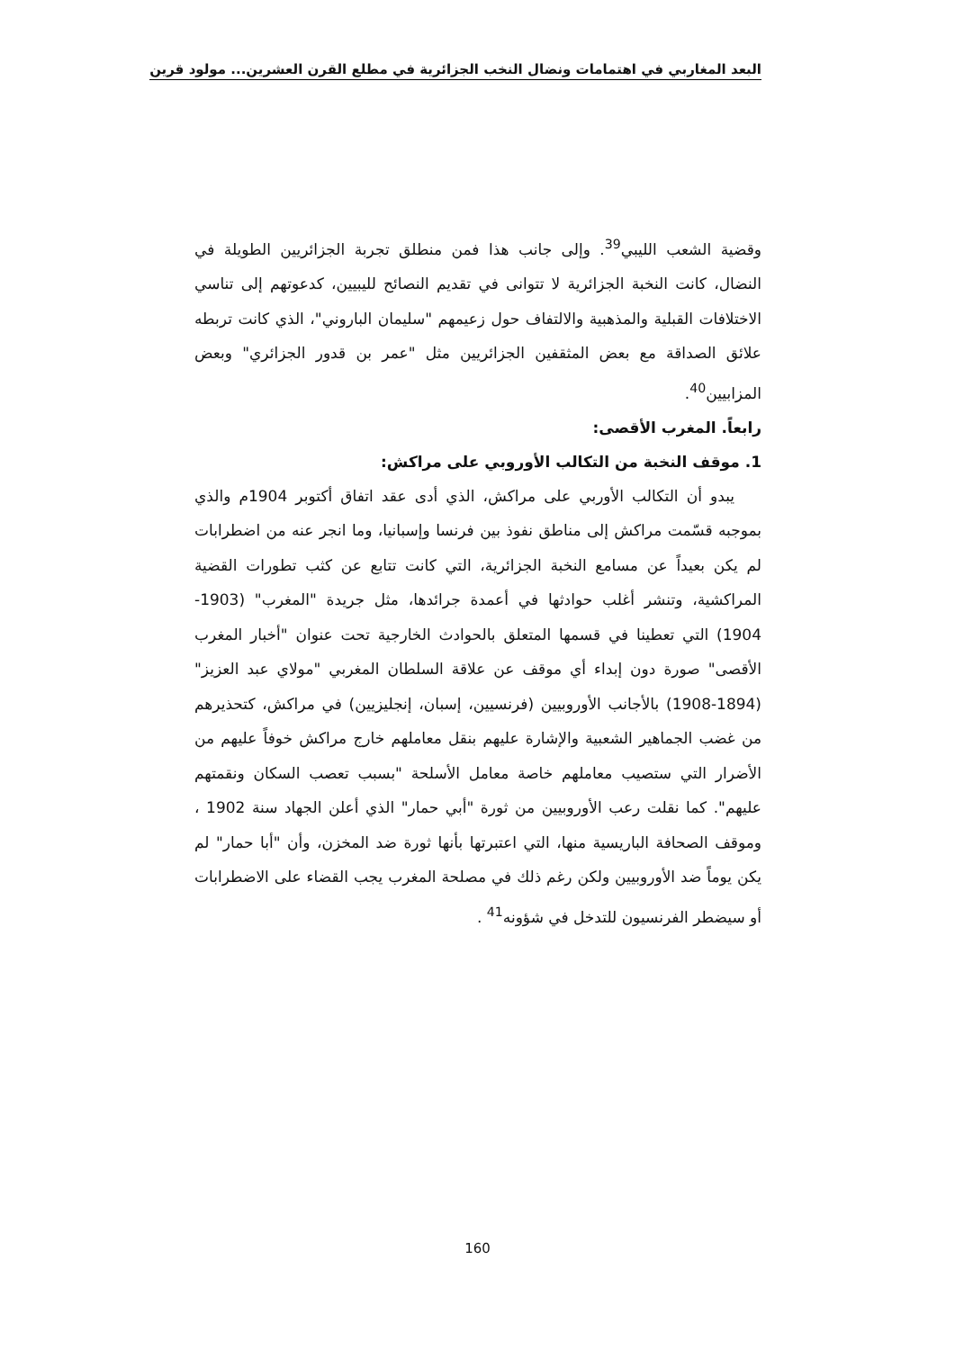البعد المغاربي في اهتمامات ونضال النخب الجزائرية في مطلع القرن العشرين... مولود قرين
وقضية الشعب الليبي<sup>39</sup>. وإلى جانب هذا فمن منطلق تجربة الجزائريين الطويلة في النضال، كانت النخبة الجزائرية لا تتوانى في تقديم النصائح لليبيين، كدعوتهم إلى تناسي الاختلافات القبلية والمذهبية والالتفاف حول زعيمهم "سليمان الباروني"، الذي كانت تربطه علائق الصداقة مع بعض المثقفين الجزائريين مثل "عمر بن قدور الجزائري" وبعض المزابيين<sup>40</sup>.
رابعاً. المغرب الأقصى:
1. موقف النخبة من التكالب الأوروبي على مراكش:
يبدو أن التكالب الأوربي على مراكش، الذي أدى عقد اتفاق أكتوبر 1904م والذي بموجبه قسّمت مراكش إلى مناطق نفوذ بين فرنسا وإسبانيا، وما انجر عنه من اضطرابات لم يكن بعيداً عن مسامع النخبة الجزائرية، التي كانت تتابع عن كثب تطورات القضية المراكشية، وتنشر أغلب حوادثها في أعمدة جرائدها، مثل جريدة "المغرب" (1903- 1904) التي تعطينا في قسمها المتعلق بالحوادث الخارجية تحت عنوان "أخبار المغرب الأقصى" صورة دون إبداء أي موقف عن علاقة السلطان المغربي "مولاي عبد العزيز"(1894-1908) بالأجانب الأوروبيين (فرنسيين، إسبان، إنجليزيين) في مراكش، كتحذيرهم من غضب الجماهير الشعبية والإشارة عليهم بنقل معاملهم خارج مراكش خوفاً عليهم من الأضرار التي ستصيب معاملهم خاصة معامل الأسلحة "بسبب تعصب السكان ونقمتهم عليهم". كما نقلت رعب الأوروبيين من ثورة "أبي حمار" الذي أعلن الجهاد سنة 1902 ، وموقف الصحافة الباريسية منها، التي اعتبرتها بأنها ثورة ضد المخزن، وأن "أبا حمار" لم يكن يوماً ضد الأوروبيين ولكن رغم ذلك في مصلحة المغرب يجب القضاء على الاضطرابات أو سيضطر الفرنسيون للتدخل في شؤونه<sup>41</sup> .
160